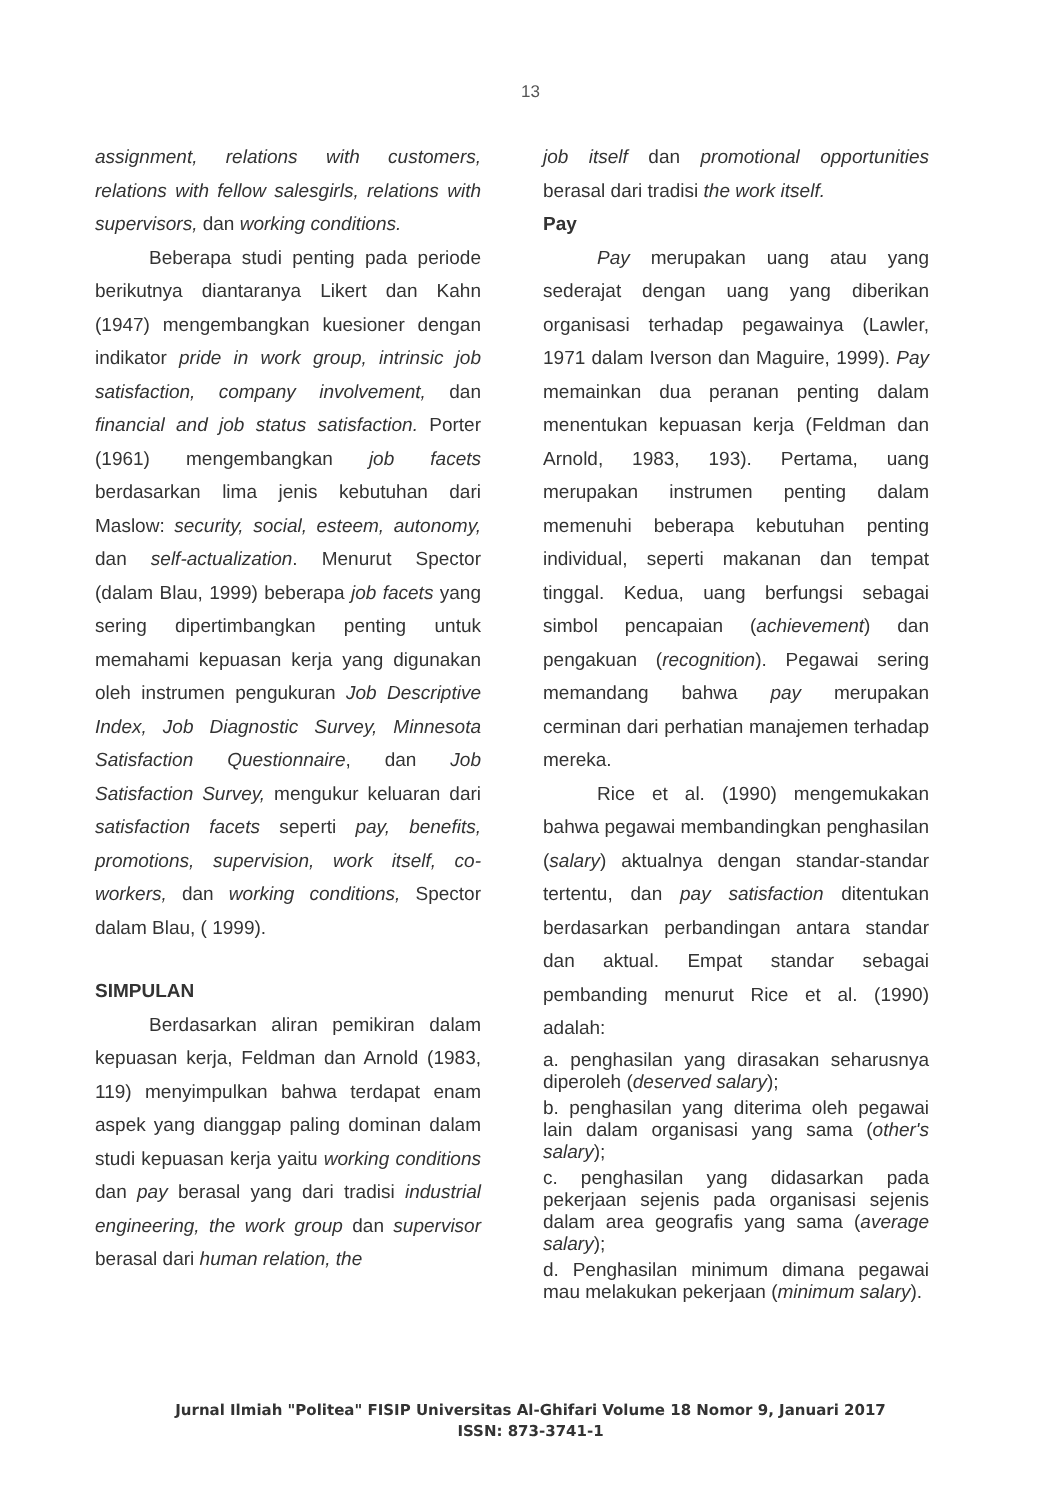13
assignment, relations with customers, relations with fellow salesgirls, relations with supervisors, dan working conditions.
Beberapa studi penting pada periode berikutnya diantaranya Likert dan Kahn (1947) mengembangkan kuesioner dengan indikator pride in work group, intrinsic job satisfaction, company involvement, dan financial and job status satisfaction. Porter (1961) mengembangkan job facets berdasarkan lima jenis kebutuhan dari Maslow: security, social, esteem, autonomy, dan self-actualization. Menurut Spector (dalam Blau, 1999) beberapa job facets yang sering dipertimbangkan penting untuk memahami kepuasan kerja yang digunakan oleh instrumen pengukuran Job Descriptive Index, Job Diagnostic Survey, Minnesota Satisfaction Questionnaire, dan Job Satisfaction Survey, mengukur keluaran dari satisfaction facets seperti pay, benefits, promotions, supervision, work itself, co-workers, dan working conditions, Spector dalam Blau, ( 1999).
SIMPULAN
Berdasarkan aliran pemikiran dalam kepuasan kerja, Feldman dan Arnold (1983, 119) menyimpulkan bahwa terdapat enam aspek yang dianggap paling dominan dalam studi kepuasan kerja yaitu working conditions dan pay berasal yang dari tradisi industrial engineering, the work group dan supervisor berasal dari human relation, the
job itself dan promotional opportunities berasal dari tradisi the work itself.
Pay
Pay merupakan uang atau yang sederajat dengan uang yang diberikan organisasi terhadap pegawainya (Lawler, 1971 dalam Iverson dan Maguire, 1999). Pay memainkan dua peranan penting dalam menentukan kepuasan kerja (Feldman dan Arnold, 1983, 193). Pertama, uang merupakan instrumen penting dalam memenuhi beberapa kebutuhan penting individual, seperti makanan dan tempat tinggal. Kedua, uang berfungsi sebagai simbol pencapaian (achievement) dan pengakuan (recognition). Pegawai sering memandang bahwa pay merupakan cerminan dari perhatian manajemen terhadap mereka.
Rice et al. (1990) mengemukakan bahwa pegawai membandingkan penghasilan (salary) aktualnya dengan standar-standar tertentu, dan pay satisfaction ditentukan berdasarkan perbandingan antara standar dan aktual. Empat standar sebagai pembanding menurut Rice et al. (1990) adalah:
a. penghasilan yang dirasakan seharusnya diperoleh (deserved salary);
b. penghasilan yang diterima oleh pegawai lain dalam organisasi yang sama (other's salary);
c. penghasilan yang didasarkan pada pekerjaan sejenis pada organisasi sejenis dalam area geografis yang sama (average salary);
d. Penghasilan minimum dimana pegawai mau melakukan pekerjaan (minimum salary).
Jurnal Ilmiah "Politea" FISIP Universitas Al-Ghifari Volume 18 Nomor 9, Januari 2017
ISSN: 873-3741-1